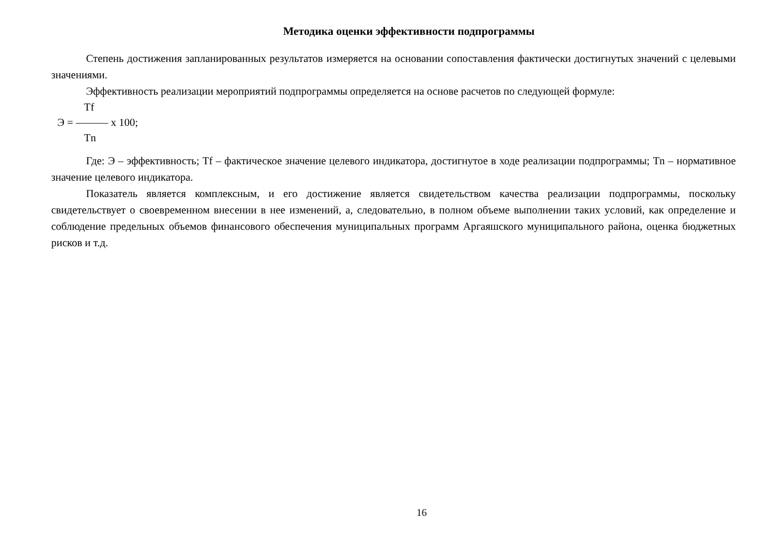Методика оценки эффективности подпрограммы
Степень достижения запланированных результатов измеряется на основании сопоставления фактически достигнутых значений с целевыми значениями.
Эффективность реализации мероприятий подпрограммы определяется на основе расчетов по следующей формуле:
Tf
Э = ——— х 100;
Tn
Где: Э – эффективность; Tf – фактическое значение целевого индикатора, достигнутое в ходе реализации подпрограммы; Tn – нормативное значение целевого индикатора.
Показатель является комплексным, и его достижение является свидетельством качества реализации подпрограммы, поскольку свидетельствует о своевременном внесении в нее изменений, а, следовательно, в полном объеме выполнении таких условий, как определение и соблюдение предельных объемов финансового обеспечения муниципальных программ Аргаяшского муниципального района, оценка бюджетных рисков и т.д.
16